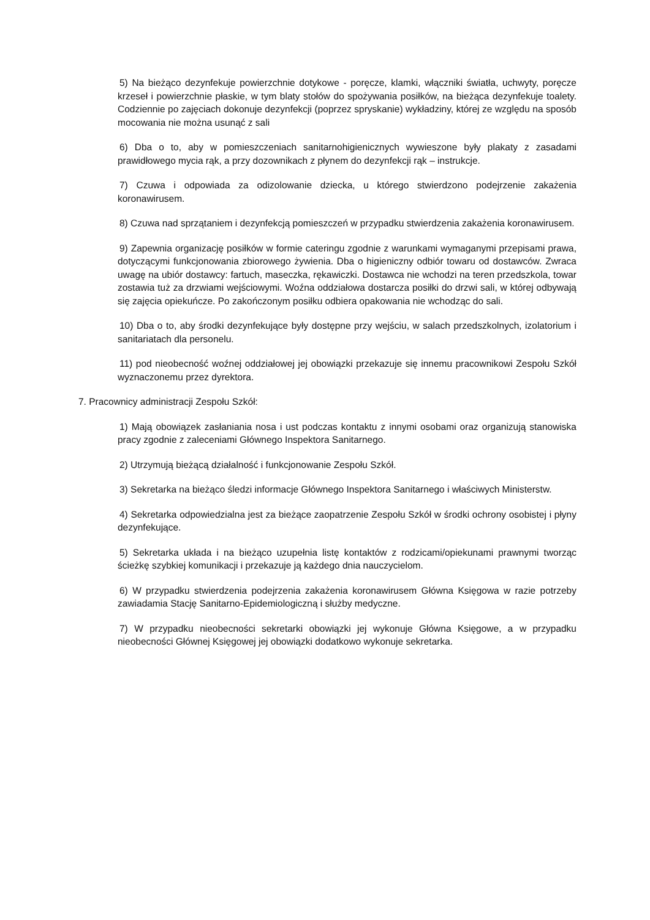5) Na bieżąco dezynfekuje powierzchnie dotykowe - poręcze, klamki, włączniki światła, uchwyty, poręcze krzeseł i powierzchnie płaskie, w tym blaty stołów do spożywania posiłków, na bieżąca dezynfekuje toalety. Codziennie po zajęciach dokonuje dezynfekcji (poprzez spryskanie) wykładziny, której ze względu na sposób mocowania nie można usunąć z sali
6) Dba o to, aby w pomieszczeniach sanitarnohigienicznych wywieszone były plakaty z zasadami prawidłowego mycia rąk, a przy dozownikach z płynem do dezynfekcji rąk – instrukcje.
7) Czuwa i odpowiada za odizolowanie dziecka, u którego stwierdzono podejrzenie zakażenia koronawirusem.
8) Czuwa nad sprzątaniem i dezynfekcją pomieszczeń w przypadku stwierdzenia zakażenia koronawirusem.
9) Zapewnia organizację posiłków w formie cateringu zgodnie z warunkami wymaganymi przepisami prawa, dotyczącymi funkcjonowania zbiorowego żywienia. Dba o higieniczny odbiór towaru od dostawców. Zwraca uwagę na ubiór dostawcy: fartuch, maseczka, rękawiczki. Dostawca nie wchodzi na teren przedszkola, towar zostawia tuż za drzwiami wejściowymi. Woźna oddziałowa dostarcza posiłki do drzwi sali, w której odbywają się zajęcia opiekuńcze. Po zakończonym posiłku odbiera opakowania nie wchodząc do sali.
10) Dba o to, aby środki dezynfekujące były dostępne przy wejściu, w salach przedszkolnych, izolatorium i sanitariatach dla personelu.
11) pod nieobecność woźnej oddziałowej jej obowiązki przekazuje się innemu pracownikowi Zespołu Szkół wyznaczonemu przez dyrektora.
7. Pracownicy administracji Zespołu Szkół:
1) Mają obowiązek zasłaniania nosa i ust podczas kontaktu z innymi osobami oraz organizują stanowiska pracy zgodnie z zaleceniami Głównego Inspektora Sanitarnego.
2) Utrzymują bieżącą działalność i funkcjonowanie Zespołu Szkół.
3) Sekretarka na bieżąco śledzi informacje Głównego Inspektora Sanitarnego i właściwych Ministerstw.
4) Sekretarka odpowiedzialna jest za bieżące zaopatrzenie Zespołu Szkół w środki ochrony osobistej i płyny dezynfekujące.
5) Sekretarka układa i na bieżąco uzupełnia listę kontaktów z rodzicami/opiekunami prawnymi tworząc ścieżkę szybkiej komunikacji i przekazuje ją każdego dnia nauczycielom.
6) W przypadku stwierdzenia podejrzenia zakażenia koronawirusem Główna Księgowa w razie potrzeby zawiadamia Stację Sanitarno-Epidemiologiczną i służby medyczne.
7) W przypadku nieobecności sekretarki obowiązki jej wykonuje Główna Księgowe, a w przypadku nieobecności Głównej Księgowej jej obowiązki dodatkowo wykonuje sekretarka.